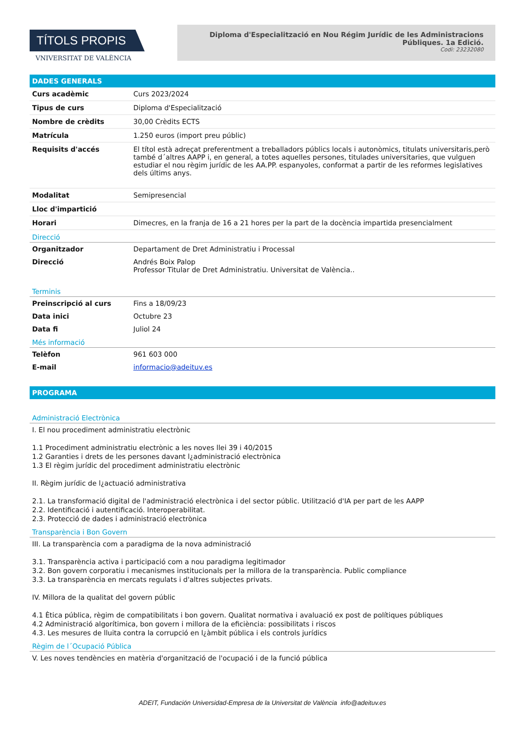TÍTOLS PROPIS
VNIVERSITAT DE VALÈNCIA
Diploma d'Especialització en Nou Régim Jurídic de les Administracions Públiques. 1a Edició.
Codi: 23232080
DADES GENERALS
| Curs acadèmic | Curs 2023/2024 |
| Tipus de curs | Diploma d'Especialització |
| Nombre de crèdits | 30,00 Crèdits ECTS |
| Matrícula | 1.250 euros (import preu públic) |
| Requisits d'accés | El títol està adreçat preferentment a treballadors públics locals i autonòmics, titulats universitaris,però també d´altres AAPP i, en general, a totes aquelles persones, titulades universitaries, que vulguen estudiar el nou règim jurídic de les AA.PP. espanyoles, conformat a partir de les reformes legislatives dels últims anys. |
| Modalitat | Semipresencial |
| Lloc d'impartició | |
| Horari | Dimecres, en la franja de 16 a 21 hores per la part de la docència impartida presencialment |
Direcció
| Organitzador | Departament de Dret Administratiu i Processal |
| Direcció | Andrés Boix Palop Professor Titular de Dret Administratiu. Universitat de València.. |
Terminis
| Preinscripció al curs | Fins a 18/09/23 |
| Data inici | Octubre 23 |
| Data fi | Juliol 24 |
Més informació
| Telèfon | 961 603 000 |
| E-mail | informacio@adeituv.es |
PROGRAMA
Administració Electrònica
I. El nou procediment administratiu electrònic
1.1 Procediment administratiu electrònic a les noves llei 39 i 40/2015
1.2 Garanties i drets de les persones davant l¿administració electrònica
1.3 El règim jurídic del procediment administratiu electrònic
II. Règim jurídic de l¿actuació administrativa
2.1. La transformació digital de l'administració electrònica i del sector públic. Utilització d'IA per part de les AAPP
2.2. Identificació i autentificació. Interoperabilitat.
2.3. Protecció de dades i administració electrònica
Transparència i Bon Govern
III. La transparència com a paradigma de la nova administració
3.1. Transparència activa i participació com a nou paradigma legitimador
3.2. Bon govern corporatiu i mecanismes institucionals per la millora de la transparència. Public compliance
3.3. La transparència en mercats regulats i d'altres subjectes privats.
IV. Millora de la qualitat del govern públic
4.1 Ètica pública, règim de compatibilitats i bon govern. Qualitat normativa i avaluació ex post de polítiques públiques
4.2 Administració algorítimica, bon govern i millora de la eficiència: possibilitats i riscos
4.3. Les mesures de lluita contra la corrupció en l¿àmbit pública i els controls jurídics
Règim de l´Ocupació Pública
V. Les noves tendències en matèria d'organització de l'ocupació i de la funció pública
ADEIT, Fundación Universidad-Empresa de la Universitat de València info@adeituv.es